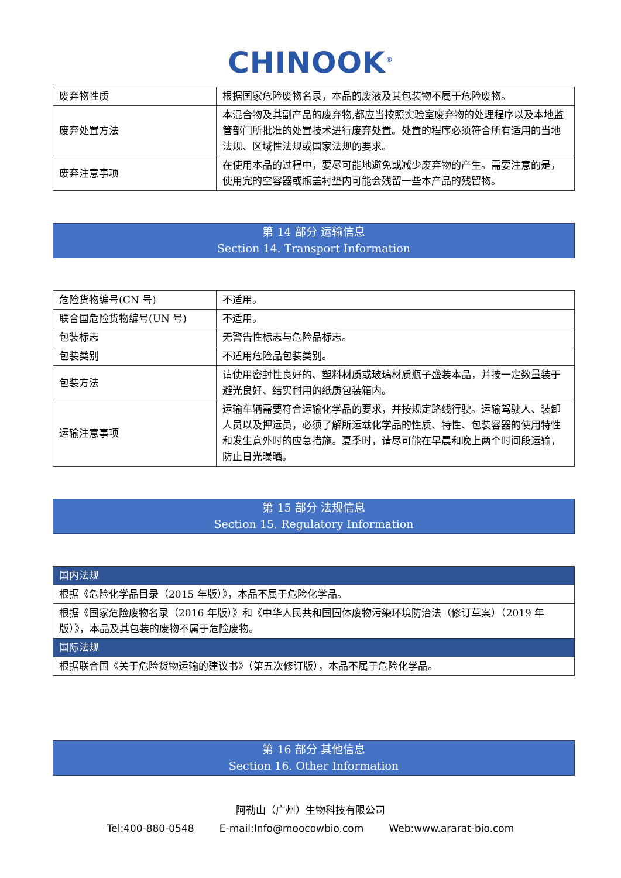CHINOOK<sup>®</sup>
| 废弃物性质 | 根据国家危险废物名录，本品的废液及其包装物不属于危险废物。 |
| 废弃处置方法 | 本混合物及其副产品的废弃物,都应当按照实验室废弃物的处理程序以及本地监管部门所批准的处置技术进行废弃处置。处置的程序必须符合所有适用的当地法规、区域性法规或国家法规的要求。 |
| 废弃注意事项 | 在使用本品的过程中，要尽可能地避免或减少废弃物的产生。需要注意的是，使用完的空容器或瓶盖衬垫内可能会残留一些本产品的残留物。 |
第 14 部分 运输信息
Section 14. Transport Information
| 危险货物编号(CN 号) | 不适用。 |
| 联合国危险货物编号(UN 号) | 不适用。 |
| 包装标志 | 无警告性标志与危险品标志。 |
| 包装类别 | 不适用危险品包装类别。 |
| 包装方法 | 请使用密封性良好的、塑料材质或玻璃材质瓶子盛装本品，并按一定数量装于避光良好、结实耐用的纸质包装箱内。 |
| 运输注意事项 | 运输车辆需要符合运输化学品的要求，并按规定路线行驶。运输驾驶人、装卸人员以及押运员，必须了解所运载化学品的性质、特性、包装容器的使用特性和发生意外时的应急措施。夏季时，请尽可能在早晨和晚上两个时间段运输，防止日光曝晒。 |
第 15 部分 法规信息
Section 15. Regulatory Information
| 国内法规 |
| 根据《危险化学品目录（2015 年版）》，本品不属于危险化学品。 |
| 根据《国家危险废物名录（2016 年版）》和《中华人民共和国固体废物污染环境防治法（修订草案）（2019 年版）》，本品及其包装的废物不属于危险废物。 |
| 国际法规 |
| 根据联合国《关于危险货物运输的建议书》（第五次修订版），本品不属于危险化学品。 |
第 16 部分 其他信息
Section 16. Other Information
阿勒山（广州）生物科技有限公司
Tel:400-880-0548 E-mail:Info@moocowbio.com Web:www.ararat-bio.com